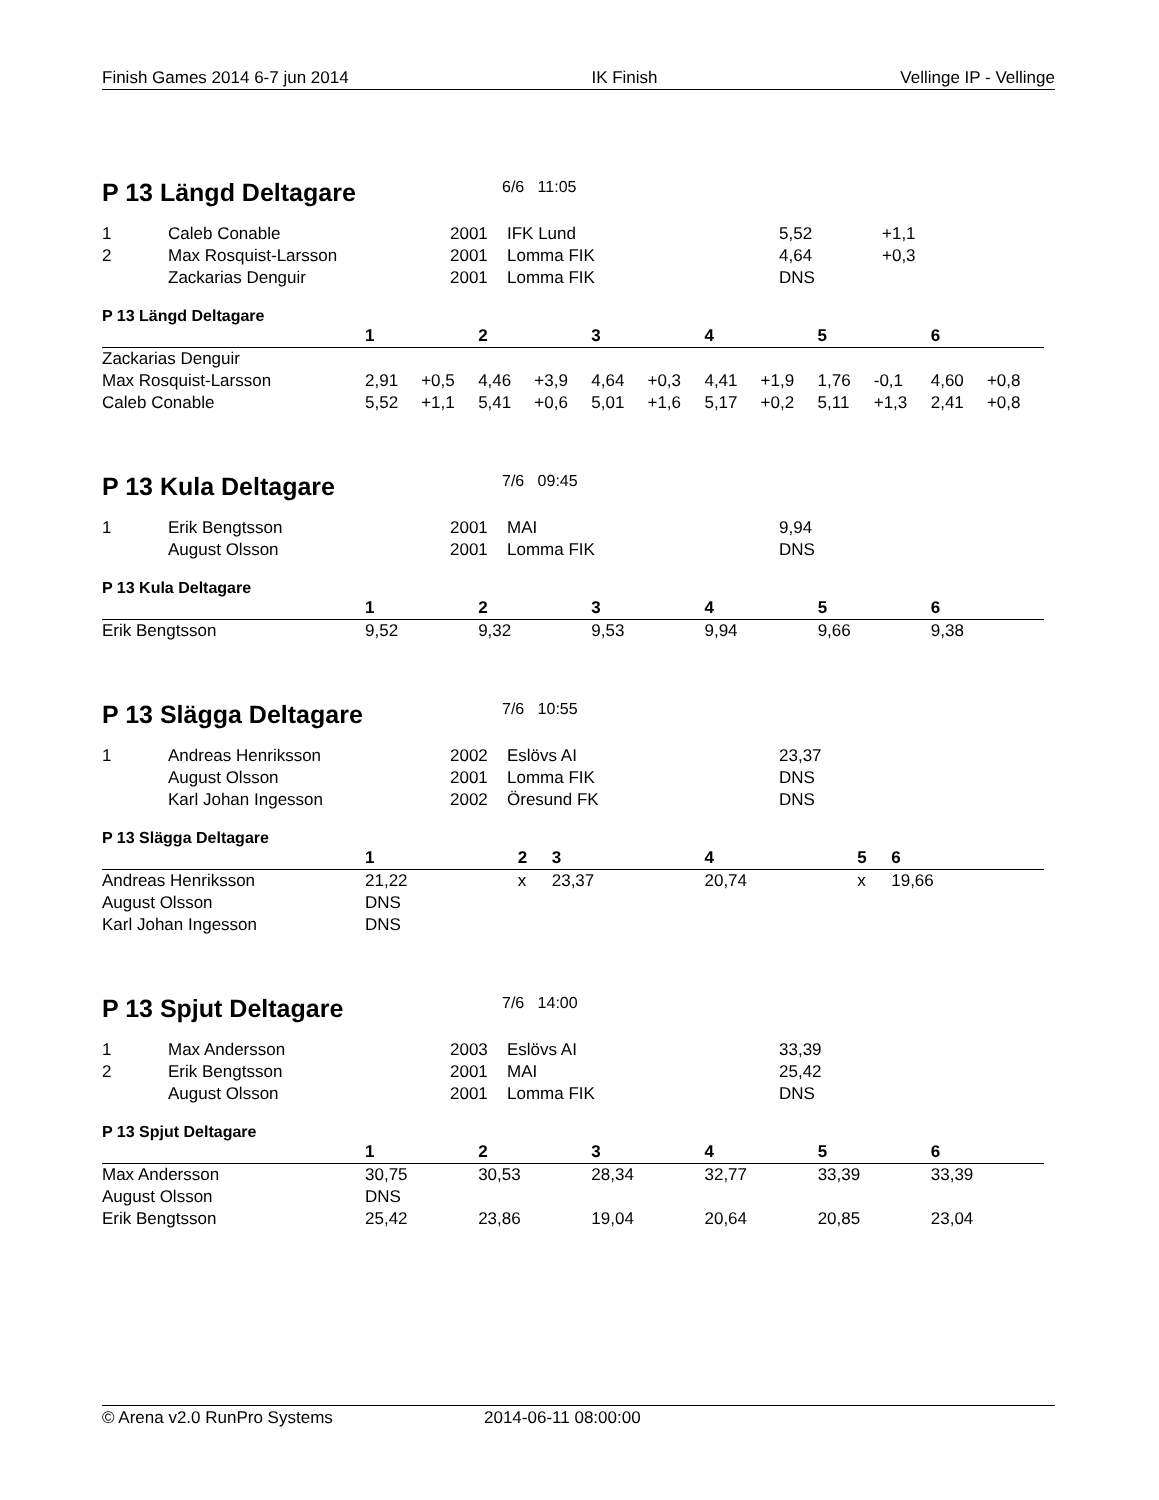Finish Games 2014 6-7 jun 2014 IK Finish Vellinge IP - Vellinge
P 13 Längd Deltagare
6/6 11:05
| 1 | Caleb Conable | 2001 | IFK Lund | 5,52 | +1,1 |
| 2 | Max Rosquist-Larsson | 2001 | Lomma FIK | 4,64 | +0,3 |
| | Zackarias Denguir | 2001 | Lomma FIK | DNS | |
P 13 Längd Deltagare
| | 1 | | 2 | | 3 | | 4 | | 5 | | 6 | |
| --- | --- | --- | --- | --- | --- | --- | --- | --- | --- | --- | --- | --- |
| Zackarias Denguir | | | | | | | | | | | | |
| Max Rosquist-Larsson | 2,91 | +0,5 | 4,46 | +3,9 | 4,64 | +0,3 | 4,41 | +1,9 | 1,76 | -0,1 | 4,60 | +0,8 |
| Caleb Conable | 5,52 | +1,1 | 5,41 | +0,6 | 5,01 | +1,6 | 5,17 | +0,2 | 5,11 | +1,3 | 2,41 | +0,8 |
P 13 Kula Deltagare
7/6 09:45
| 1 | Erik Bengtsson | 2001 | MAI | 9,94 |
| | August Olsson | 2001 | Lomma FIK | DNS |
P 13 Kula Deltagare
| | 1 | 2 | 3 | 4 | 5 | 6 |
| --- | --- | --- | --- | --- | --- | --- |
| Erik Bengtsson | 9,52 | 9,32 | 9,53 | 9,94 | 9,66 | 9,38 |
P 13 Slägga Deltagare
7/6 10:55
| 1 | Andreas Henriksson | 2002 | Eslövs AI | 23,37 |
| | August Olsson | 2001 | Lomma FIK | DNS |
| | Karl Johan Ingesson | 2002 | Öresund FK | DNS |
P 13 Slägga Deltagare
| | 1 | 2 | 3 | 4 | 5 | 6 |
| --- | --- | --- | --- | --- | --- | --- |
| Andreas Henriksson | 21,22 | x | 23,37 | 20,74 | x | 19,66 |
| August Olsson | DNS | | | | | |
| Karl Johan Ingesson | DNS | | | | | |
P 13 Spjut Deltagare
7/6 14:00
| 1 | Max Andersson | 2003 | Eslövs AI | 33,39 |
| 2 | Erik Bengtsson | 2001 | MAI | 25,42 |
| | August Olsson | 2001 | Lomma FIK | DNS |
P 13 Spjut Deltagare
| | 1 | 2 | 3 | 4 | 5 | 6 |
| --- | --- | --- | --- | --- | --- | --- |
| Max Andersson | 30,75 | 30,53 | 28,34 | 32,77 | 33,39 | 33,39 |
| August Olsson | DNS | | | | | |
| Erik Bengtsson | 25,42 | 23,86 | 19,04 | 20,64 | 20,85 | 23,04 |
© Arena v2.0 RunPro Systems 2014-06-11 08:00:00